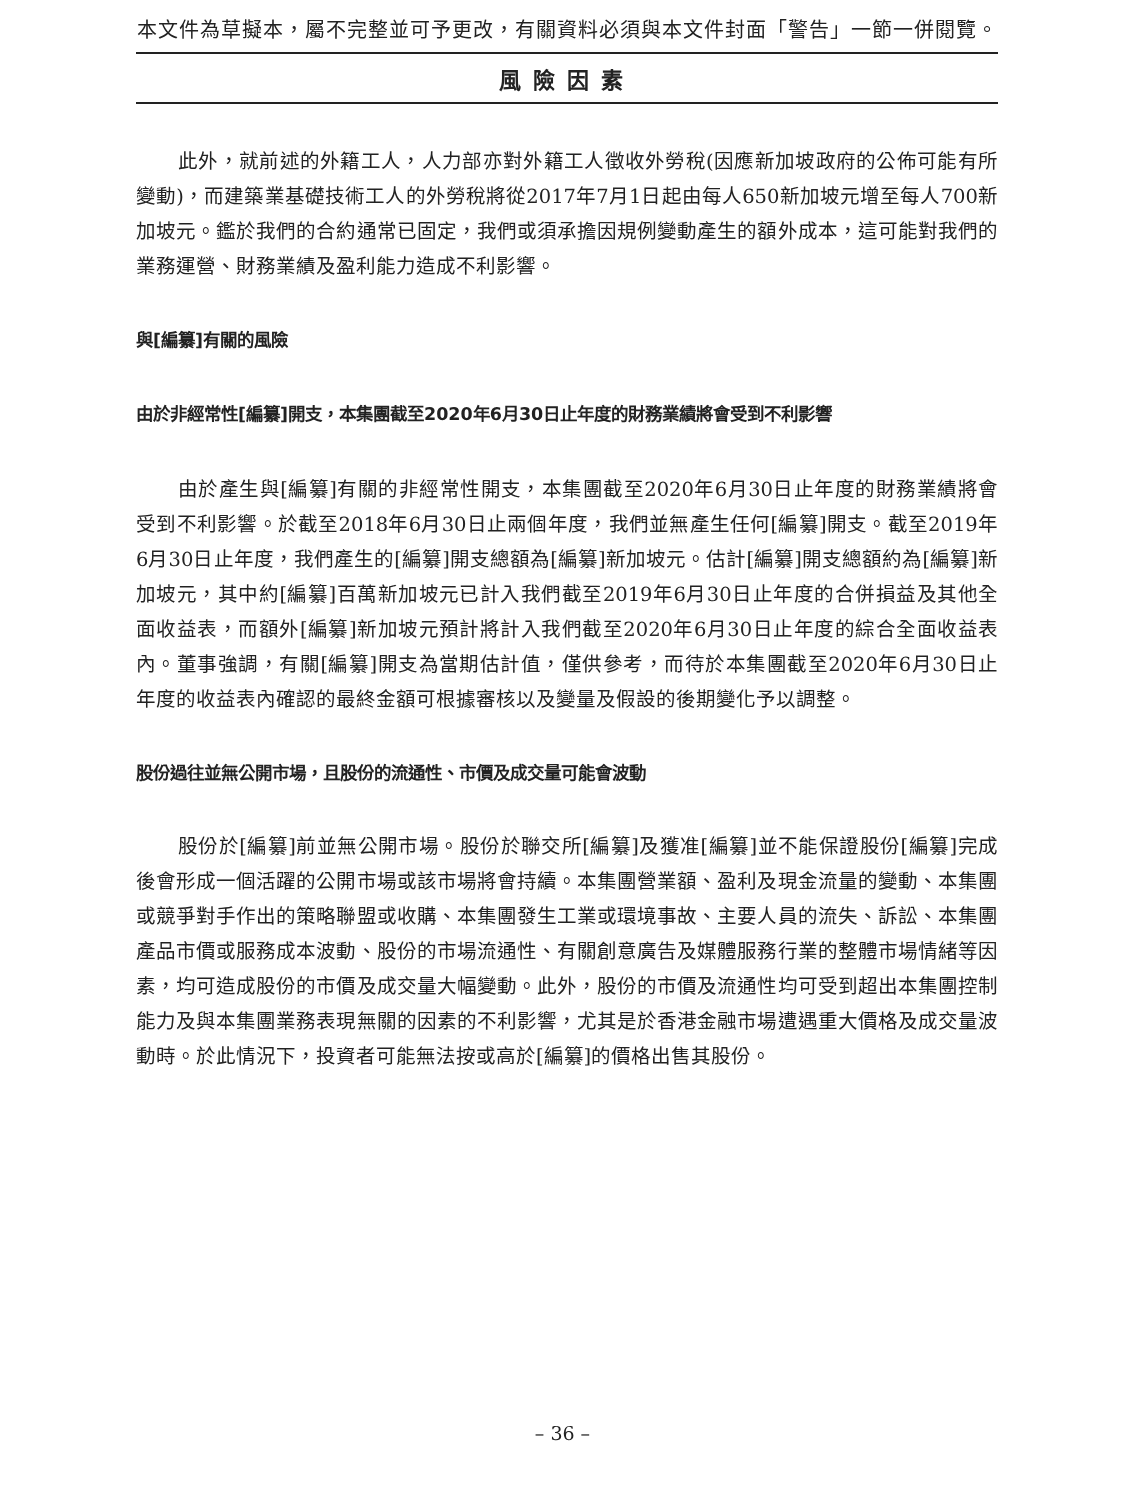本文件為草擬本，屬不完整並可予更改，有關資料必須與本文件封面「警告」一節一併閱覽。
風險因素
此外，就前述的外籍工人，人力部亦對外籍工人徵收外勞稅(因應新加坡政府的公佈可能有所變動)，而建築業基礎技術工人的外勞稅將從2017年7月1日起由每人650新加坡元增至每人700新加坡元。鑑於我們的合約通常已固定，我們或須承擔因規例變動產生的額外成本，這可能對我們的業務運營、財務業績及盈利能力造成不利影響。
與[編纂]有關的風險
由於非經常性[編纂]開支，本集團截至2020年6月30日止年度的財務業績將會受到不利影響
由於產生與[編纂]有關的非經常性開支，本集團截至2020年6月30日止年度的財務業績將會受到不利影響。於截至2018年6月30日止兩個年度，我們並無產生任何[編纂]開支。截至2019年6月30日止年度，我們產生的[編纂]開支總額為[編纂]新加坡元。估計[編纂]開支總額約為[編纂]新加坡元，其中約[編纂]百萬新加坡元已計入我們截至2019年6月30日止年度的合併損益及其他全面收益表，而額外[編纂]新加坡元預計將計入我們截至2020年6月30日止年度的綜合全面收益表內。董事強調，有關[編纂]開支為當期估計值，僅供參考，而待於本集團截至2020年6月30日止年度的收益表內確認的最終金額可根據審核以及變量及假設的後期變化予以調整。
股份過往並無公開市場，且股份的流通性、市價及成交量可能會波動
股份於[編纂]前並無公開市場。股份於聯交所[編纂]及獲准[編纂]並不能保證股份[編纂]完成後會形成一個活躍的公開市場或該市場將會持續。本集團營業額、盈利及現金流量的變動、本集團或競爭對手作出的策略聯盟或收購、本集團發生工業或環境事故、主要人員的流失、訴訟、本集團產品市價或服務成本波動、股份的市場流通性、有關創意廣告及媒體服務行業的整體市場情緒等因素，均可造成股份的市價及成交量大幅變動。此外，股份的市價及流通性均可受到超出本集團控制能力及與本集團業務表現無關的因素的不利影響，尤其是於香港金融市場遭遇重大價格及成交量波動時。於此情況下，投資者可能無法按或高於[編纂]的價格出售其股份。
– 36 –